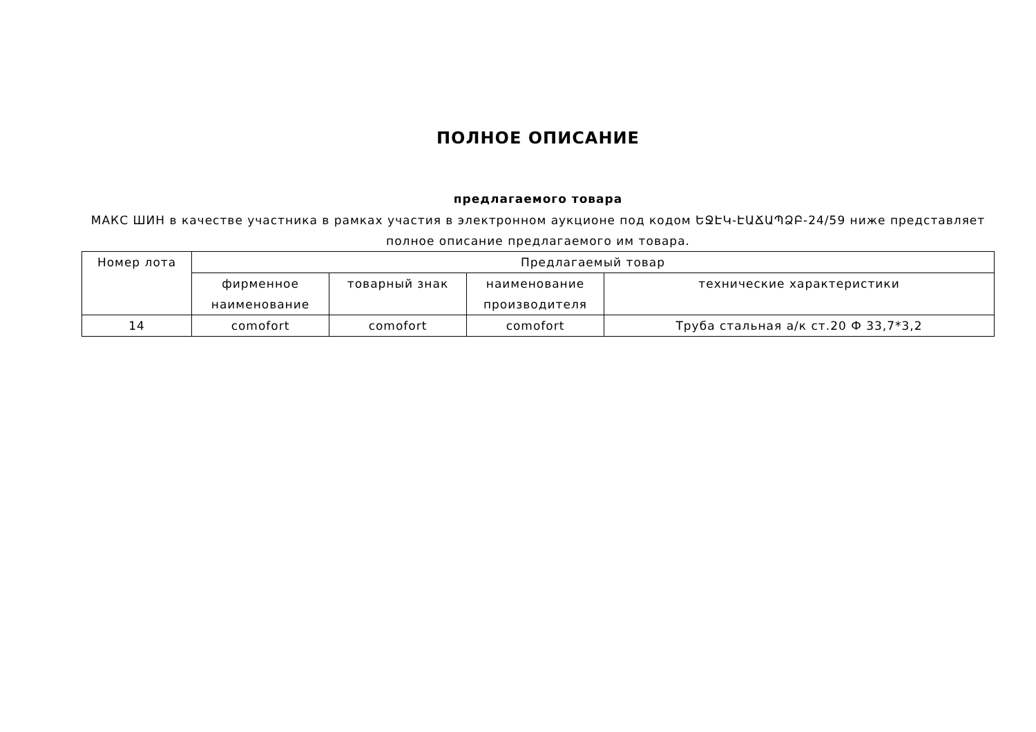ПОЛНОЕ ОПИСАНИЕ
предлагаемого товара
МАКС ШИН в качестве участника в рамках участия в электронном аукционе под кодом ԵՋԷԿ-ԷԱՃԱՊՁԲ-24/59 ниже представляет полное описание предлагаемого им товара.
| Номер лота | Предлагаемый товар | | | |
| --- | --- | --- | --- | --- |
| | фирменное наименование | товарный знак | наименование производителя | технические характеристики |
| 14 | comofort | comofort | comofort | Труба стальная а/к ст.20 Ф 33,7*3,2 |